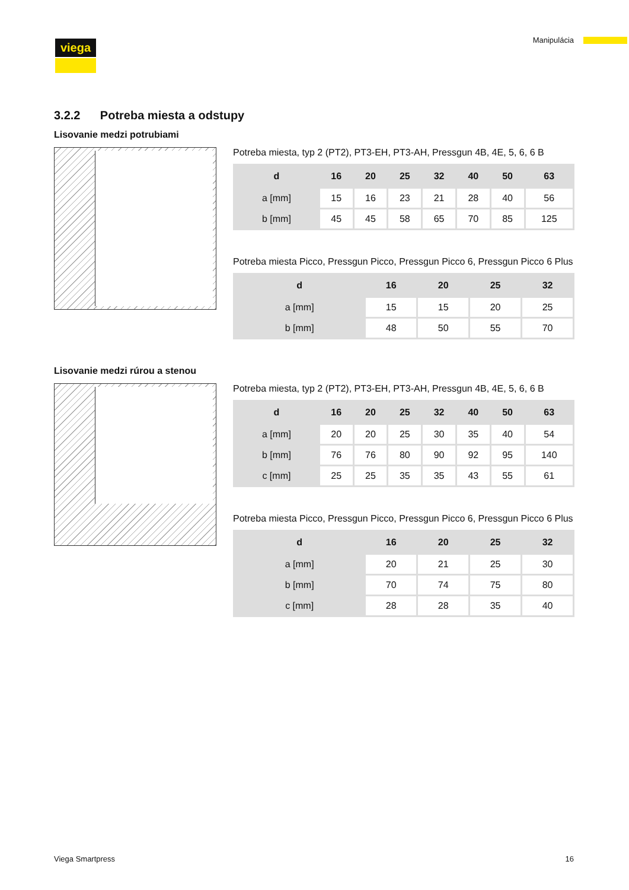viega Manipulácia
3.2.2 Potreba miesta a odstupy
Lisovanie medzi potrubiami
Potreba miesta, typ 2 (PT2), PT3-EH, PT3-AH, Pressgun 4B, 4E, 5, 6, 6 B
| d | 16 | 20 | 25 | 32 | 40 | 50 | 63 |
| --- | --- | --- | --- | --- | --- | --- | --- |
| a [mm] | 15 | 16 | 23 | 21 | 28 | 40 | 56 |
| b [mm] | 45 | 45 | 58 | 65 | 70 | 85 | 125 |
Potreba miesta Picco, Pressgun Picco, Pressgun Picco 6, Pressgun Picco 6 Plus
| d | 16 | 20 | 25 | 32 |
| --- | --- | --- | --- | --- |
| a [mm] | 15 | 15 | 20 | 25 |
| b [mm] | 48 | 50 | 55 | 70 |
Lisovanie medzi rúrou a stenou
Potreba miesta, typ 2 (PT2), PT3-EH, PT3-AH, Pressgun 4B, 4E, 5, 6, 6 B
| d | 16 | 20 | 25 | 32 | 40 | 50 | 63 |
| --- | --- | --- | --- | --- | --- | --- | --- |
| a [mm] | 20 | 20 | 25 | 30 | 35 | 40 | 54 |
| b [mm] | 76 | 76 | 80 | 90 | 92 | 95 | 140 |
| c [mm] | 25 | 25 | 35 | 35 | 43 | 55 | 61 |
Potreba miesta Picco, Pressgun Picco, Pressgun Picco 6, Pressgun Picco 6 Plus
| d | 16 | 20 | 25 | 32 |
| --- | --- | --- | --- | --- |
| a [mm] | 20 | 21 | 25 | 30 |
| b [mm] | 70 | 74 | 75 | 80 |
| c [mm] | 28 | 28 | 35 | 40 |
Viega Smartpress 16